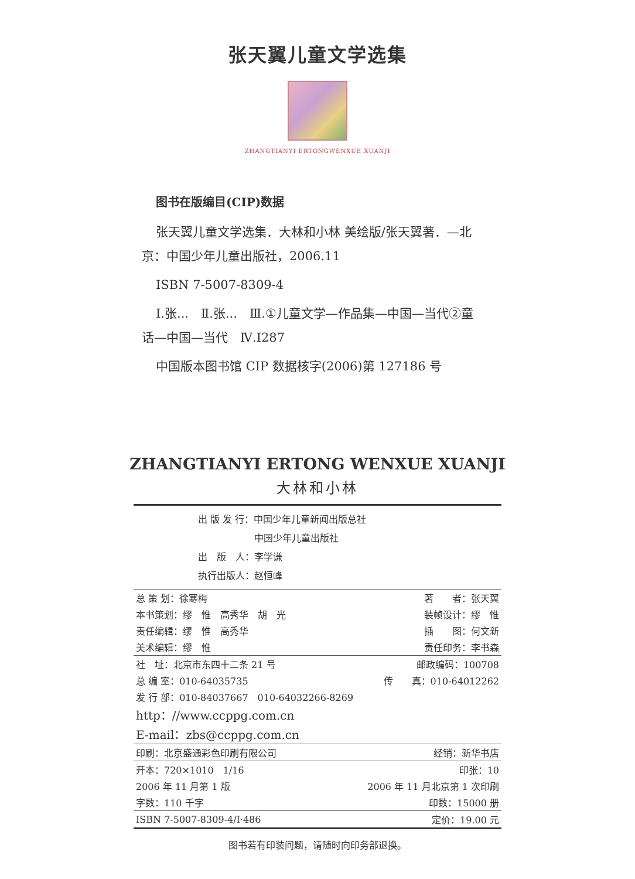张天翼儿童文学选集
ZHANGTIANYI ERTONGWENXUE XUANJI
图书在版编目(CIP)数据
张天翼儿童文学选集．大林和小林 美绘版/张天翼著．—北京：中国少年儿童出版社，2006.11
ISBN 7-5007-8309-4
Ⅰ.张...　Ⅱ.张...　Ⅲ.①儿童文学—作品集—中国—当代②童话—中国—当代　Ⅳ.I287
中国版本图书馆 CIP 数据核字(2006)第 127186 号
ZHANGTIANYI ERTONG WENXUE XUANJI
大林和小林
出 版 发 行：中国少年儿童新闻出版总社
　　　　　　中国少年儿童出版社
出　版　人：李学谦
执行出版人：赵恒峰
| 总 策 划：徐寒梅 | 著 者：张天翼 |
| 本书策划：缪 惟 高秀华 胡 光 | 装帧设计：缪 惟 |
| 责任编辑：缪 惟 高秀华 | 插 图：何文新 |
| 美术编辑：缪 惟 | 责任印务：李书森 |
| 社 址：北京市东四十二条 21 号 | 邮政编码：100708 |
| 总 编 室：010-64035735 | 传 真：010-64012262 |
| 发 行 部：010-84037667 010-64032266-8269 | |
| http：//www.ccppg.com.cn | |
| E-mail：zbs@ccppg.com.cn | |
| 印刷：北京盛通彩色印刷有限公司 | 经销：新华书店 |
| 开本：720×1010 1/16 | 印张：10 |
| 2006 年 11 月第 1 版 | 2006 年 11 月北京第 1 次印刷 |
| 字数：110 千字 | 印数：15000 册 |
| ISBN 7-5007-8309-4/I·486 | 定价：19.00 元 |
图书若有印装问题，请随时向印务部退换。